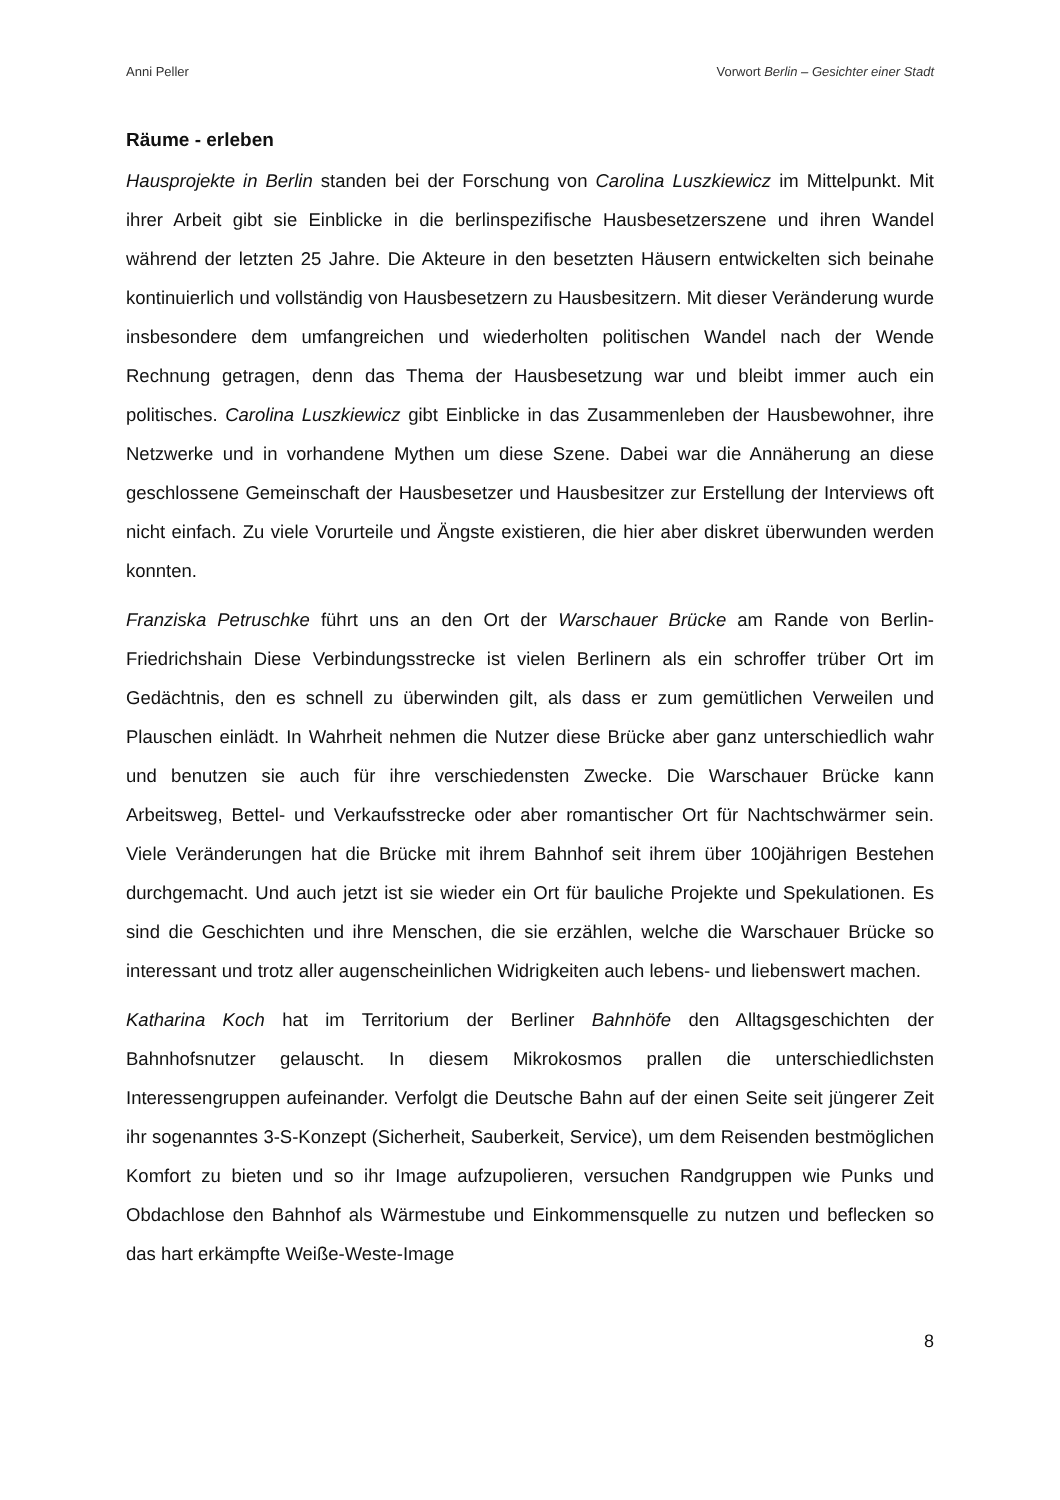Anni Peller Vorwort Berlin – Gesichter einer Stadt
Räume - erleben
Hausprojekte in Berlin standen bei der Forschung von Carolina Luszkiewicz im Mittelpunkt. Mit ihrer Arbeit gibt sie Einblicke in die berlinspezifische Hausbesetzerszene und ihren Wandel während der letzten 25 Jahre. Die Akteure in den besetzten Häusern entwickelten sich beinahe kontinuierlich und vollständig von Hausbesetzern zu Hausbesitzern. Mit dieser Veränderung wurde insbesondere dem umfangreichen und wiederholten politischen Wandel nach der Wende Rechnung getragen, denn das Thema der Hausbesetzung war und bleibt immer auch ein politisches. Carolina Luszkiewicz gibt Einblicke in das Zusammenleben der Hausbewohner, ihre Netzwerke und in vorhandene Mythen um diese Szene. Dabei war die Annäherung an diese geschlossene Gemeinschaft der Hausbesetzer und Hausbesitzer zur Erstellung der Interviews oft nicht einfach. Zu viele Vorurteile und Ängste existieren, die hier aber diskret überwunden werden konnten.
Franziska Petruschke führt uns an den Ort der Warschauer Brücke am Rande von Berlin-Friedrichshain Diese Verbindungsstrecke ist vielen Berlinern als ein schroffer trüber Ort im Gedächtnis, den es schnell zu überwinden gilt, als dass er zum gemütlichen Verweilen und Plauschen einlädt. In Wahrheit nehmen die Nutzer diese Brücke aber ganz unterschiedlich wahr und benutzen sie auch für ihre verschiedensten Zwecke. Die Warschauer Brücke kann Arbeitsweg, Bettel- und Verkaufsstrecke oder aber romantischer Ort für Nachtschwärmer sein. Viele Veränderungen hat die Brücke mit ihrem Bahnhof seit ihrem über 100jährigen Bestehen durchgemacht. Und auch jetzt ist sie wieder ein Ort für bauliche Projekte und Spekulationen. Es sind die Geschichten und ihre Menschen, die sie erzählen, welche die Warschauer Brücke so interessant und trotz aller augenscheinlichen Widrigkeiten auch lebens- und liebenswert machen.
Katharina Koch hat im Territorium der Berliner Bahnhöfe den Alltagsgeschichten der Bahnhofsnutzer gelauscht. In diesem Mikrokosmos prallen die unterschiedlichsten Interessengruppen aufeinander. Verfolgt die Deutsche Bahn auf der einen Seite seit jüngerer Zeit ihr sogenanntes 3-S-Konzept (Sicherheit, Sauberkeit, Service), um dem Reisenden bestmöglichen Komfort zu bieten und so ihr Image aufzupolieren, versuchen Randgruppen wie Punks und Obdachlose den Bahnhof als Wärmestube und Einkommensquelle zu nutzen und beflecken so das hart erkämpfte Weiße-Weste-Image
8